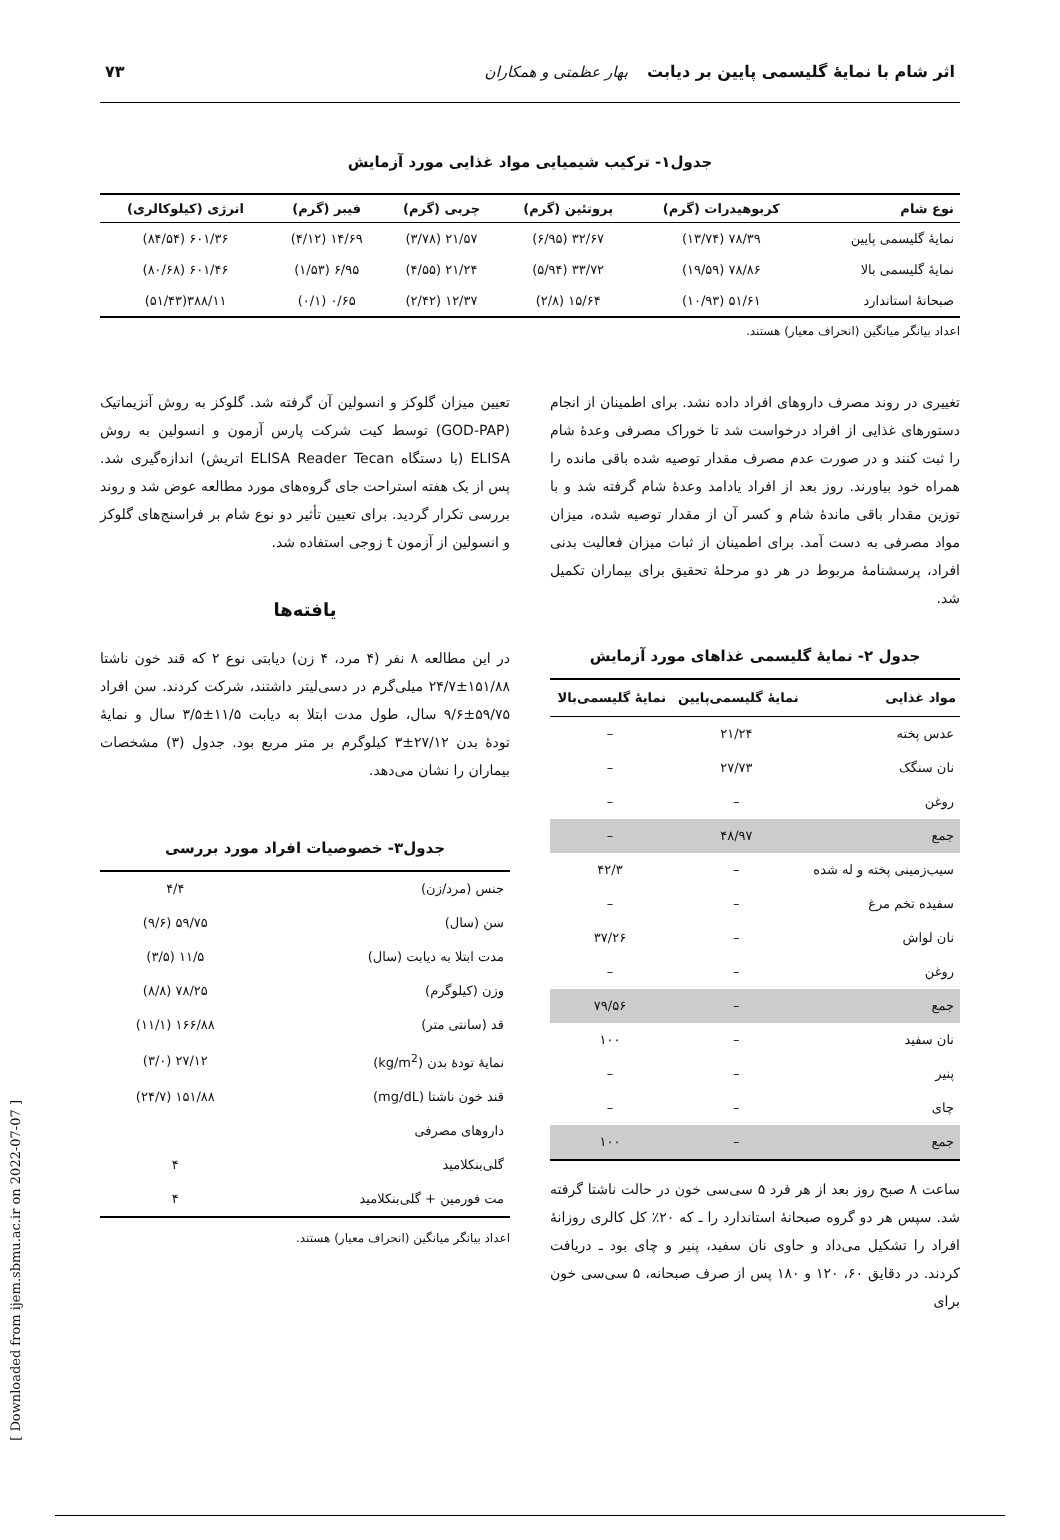اثر شام با نمایهٔ گلیسمی پایین بر دیابت بهار عظمتی و همکاران ۷۳
جدول۱- ترکیب شیمیایی مواد غذایی مورد آزمایش
| نوع شام | کربوهیدرات (گرم) | پروتئین (گرم) | چربی (گرم) | فیبر (گرم) | انرژی (کیلوکالری) |
| --- | --- | --- | --- | --- | --- |
| نمایهٔ گلیسمی پایین | ۷۸/۳۹ (۱۳/۷۴) | ۳۲/۶۷ (۶/۹۵) | ۲۱/۵۷ (۳/۷۸) | ۱۴/۶۹ (۴/۱۲) | ۶۰۱/۳۶ (۸۴/۵۴) |
| نمایهٔ گلیسمی بالا | ۷۸/۸۶ (۱۹/۵۹) | ۳۳/۷۲ (۵/۹۴) | ۲۱/۲۴ (۴/۵۵) | ۶/۹۵ (۱/۵۳) | ۶۰۱/۴۶ (۸۰/۶۸) |
| صبحانهٔ استاندارد | ۵۱/۶۱ (۱۰/۹۳) | ۱۵/۶۴ (۲/۸) | ۱۲/۳۷ (۲/۴۲) | ۰/۶۵ (۰/۱) | ۳۸۸/۱۱(۵۱/۴۳) |
اعداد بیانگر میانگین (انحراف معیار) هستند.
تغییری در روند مصرف داروهای افراد داده نشد. برای اطمینان از انجام دستورهای غذایی از افراد درخواست شد تا خوراک مصرفی وعدهٔ شام را ثبت کنند و در صورت عدم مصرف مقدار توصیه شده باقی مانده را همراه خود بیاورند. روز بعد از افراد یادامد وعدهٔ شام گرفته شد و با توزین مقدار باقی ماندهٔ شام و کسر آن از مقدار توصیه شده، میزان مواد مصرفی به دست آمد. برای اطمینان از ثبات میزان فعالیت بدنی افراد، پرسشنامهٔ مربوط در هر دو مرحلهٔ تحقیق برای بیماران تکمیل شد.
جدول ۲- نمایهٔ گلیسمی غذاهای مورد آزمایش
| مواد غذایی | نمایهٔ گلیسمی‌پایین | نمایهٔ گلیسمی‌بالا |
| --- | --- | --- |
| عدس پخته | ۲۱/۲۴ | – |
| نان سنگک | ۲۷/۷۳ | – |
| روغن | – | – |
| جمع | ۴۸/۹۷ | – |
| سیب‌زمینی پخته و له شده | – | ۴۲/۳ |
| سفیده تخم مرغ | – | – |
| نان لواش | – | ۳۷/۲۶ |
| روغن | – | – |
| جمع | – | ۷۹/۵۶ |
| نان سفید | – | ۱۰۰ |
| پنیر | – | – |
| چای | – | – |
| جمع | – | ۱۰۰ |
ساعت ۸ صبح روز بعد از هر فرد ۵ سی‌سی خون در حالت ناشتا گرفته شد. سپس هر دو گروه صبحانهٔ استاندارد را ـ که ۲۰٪ کل کالری روزانهٔ افراد را تشکیل می‌داد و حاوی نان سفید، پنیر و چای بود ـ دریافت کردند. در دقایق ۶۰، ۱۲۰ و ۱۸۰ پس از صرف صبحانه، ۵ سی‌سی خون برای
تعیین میزان گلوکز و انسولین آن گرفته شد. گلوکز به روش آنزیماتیک (GOD-PAP) توسط کیت شرکت پارس آزمون و انسولین به روش ELISA (با دستگاه ELISA Reader Tecan اتریش) اندازه‌گیری شد. پس از یک هفته استراحت جای گروه‌های مورد مطالعه عوض شد و روند بررسی تکرار گردید. برای تعیین تأثیر دو نوع شام بر فراسنج‌های گلوکز و انسولین از آزمون t زوجی استفاده شد.
یافته‌ها
در این مطالعه ۸ نفر (۴ مرد، ۴ زن) دیابتی نوع ۲ که قند خون ناشتا ۱۵۱/۸۸±۲۴/۷ میلی‌گرم در دسی‌لیتر داشتند، شرکت کردند. سن افراد ۵۹/۷۵±۹/۶ سال، طول مدت ابتلا به دیابت ۱۱/۵±۳/۵ سال و نمایهٔ تودهٔ بدن ۲۷/۱۲±۳ کیلوگرم بر متر مربع بود. جدول (۳) مشخصات بیماران را نشان می‌دهد.
جدول۳- خصوصیات افراد مورد بررسی
| جنس (مرد/زن) | ۴/۴ |
| سن (سال) | ۵۹/۷۵ (۹/۶) |
| مدت ابتلا به دیابت (سال) | ۱۱/۵ (۳/۵) |
| وزن (کیلوگرم) | ۷۸/۲۵ (۸/۸) |
| قد (سانتی متر) | ۱۶۶/۸۸ (۱۱/۱) |
| نمایهٔ تودهٔ بدن (kg/m<sup>2</sup>) | ۲۷/۱۲ (۳/۰) |
| قند خون ناشتا (mg/dL) | ۱۵۱/۸۸ (۲۴/۷) |
| داروهای مصرفی | |
| گلی‌بنکلامید | ۴ |
| مت فورمین + گلی‌بنکلامید | ۴ |
اعداد بیانگر میانگین (انحراف معیار) هستند.
[ Downloaded from ijem.sbmu.ac.ir on 2022-07-07 ]